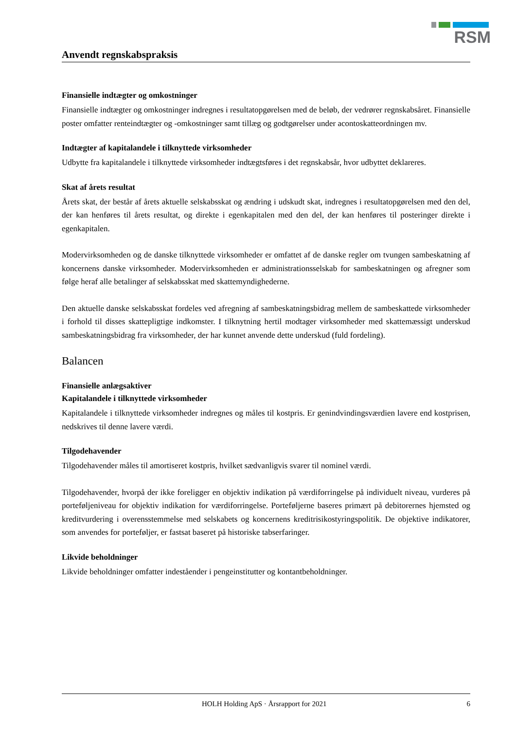RSM
Anvendt regnskabspraksis
Finansielle indtægter og omkostninger
Finansielle indtægter og omkostninger indregnes i resultatopgørelsen med de beløb, der vedrører regnskabsåret. Finansielle poster omfatter renteindtægter og -omkostninger samt tillæg og godtgørelser under acontoskatteordningen mv.
Indtægter af kapitalandele i tilknyttede virksomheder
Udbytte fra kapitalandele i tilknyttede virksomheder indtægtsføres i det regnskabsår, hvor udbyttet deklareres.
Skat af årets resultat
Årets skat, der består af årets aktuelle selskabsskat og ændring i udskudt skat, indregnes i resultatopgørelsen med den del, der kan henføres til årets resultat, og direkte i egenkapitalen med den del, der kan henføres til posteringer direkte i egenkapitalen.
Modervirksomheden og de danske tilknyttede virksomheder er omfattet af de danske regler om tvungen sambeskatning af koncernens danske virksomheder. Modervirksomheden er administrationsselskab for sambeskatningen og afregner som følge heraf alle betalinger af selskabsskat med skattemyndighederne.
Den aktuelle danske selskabsskat fordeles ved afregning af sambeskatningsbidrag mellem de sambeskattede virksomheder i forhold til disses skattepligtige indkomster. I tilknytning hertil modtager virksomheder med skattemæssigt underskud sambeskatningsbidrag fra virksomheder, der har kunnet anvende dette underskud (fuld fordeling).
Balancen
Finansielle anlægsaktiver
Kapitalandele i tilknyttede virksomheder
Kapitalandele i tilknyttede virksomheder indregnes og måles til kostpris. Er genindvindingsværdien lavere end kostprisen, nedskrives til denne lavere værdi.
Tilgodehavender
Tilgodehavender måles til amortiseret kostpris, hvilket sædvanligvis svarer til nominel værdi.
Tilgodehavender, hvorpå der ikke foreligger en objektiv indikation på værdiforringelse på individuelt niveau, vurderes på porteføljeniveau for objektiv indikation for værdiforringelse. Porteføljerne baseres primært på debitorernes hjemsted og kreditvurdering i overensstemmelse med selskabets og koncernens kreditrisikostyringspolitik. De objektive indikatorer, som anvendes for porteføljer, er fastsat baseret på historiske tabserfaringer.
Likvide beholdninger
Likvide beholdninger omfatter indeståender i pengeinstitutter og kontantbeholdninger.
HOLH Holding ApS · Årsrapport for 2021 6